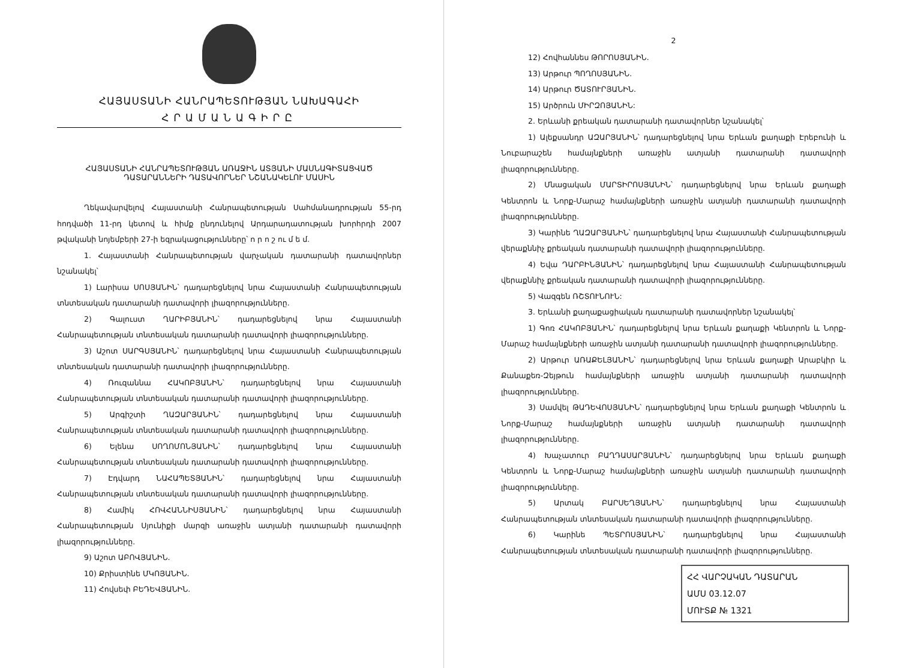ՀԱՅԱՍՏԱՆԻ ՀԱՆՐԱՊԵՏՈՒԹՅԱՆ ՆԱԽԱԳԱՀԻ
ՀՐԱՄԱՆԱԳԻՐԸ
ՀԱՅԱՍՏԱՆԻ ՀԱՆՐԱՊԵՏՈՒԹՅԱՆ ԱՌԱՋԻՆ ԱՏՅԱՆԻ ՄԱՍՆԱԳԻՏԱՑՎԱԾ
ԴԱՏԱՐԱՆՆԵՐԻ ԴԱՏԱՎՈՐՆԵՐ ՆՇԱՆԱԿԵԼՈՒ ՄԱՍԻՆ
Ղեկավարվելով Հայաստանի Հանրապետության Սահմանադրության 55-րդ հոդվածի 11-րդ կետով և հիմք ընդունելով Արդարադատության խորհրդի 2007 թվականի նոյեմբերի 27-ի եզրակացությունները՝ ո ր ո շ ու մ ե մ.
1. Հայաստանի Հանրապետության վարչական դատարանի դատավորներ նշանակել՝
1) Լարիսա ՍՈՍՅԱՆԻՆ՝ դադարեցնելով նրա Հայաստանի Հանրապետության տնտեսական դատարանի դատավորի լիազորությունները.
2) Գալուստ ՂԱՐԻԲՅԱՆԻՆ՝ դադարեցնելով նրա Հայաստանի Հանրապետության տնտեսական դատարանի դատավորի լիազորությունները.
3) Աշոտ ՍԱՐԳՍՅԱՆԻՆ՝ դադարեցնելով նրա Հայաստանի Հանրապետության տնտեսական դատարանի դատավորի լիազորությունները.
4) Ռուզաննա ՀԱԿՈԲՅԱՆԻՆ՝ դադարեցնելով նրա Հայաստանի Հանրապետության տնտեսական դատարանի դատավորի լիազորությունները.
5) Արգիշտի ՂԱԶԱՐՅԱՆԻՆ՝ դադարեցնելով նրա Հայաստանի Հանրապետության տնտեսական դատարանի դատավորի լիազորությունները.
6) Ելենա ՍՈՂՈՄՈՆՅԱՆԻՆ՝ դադարեցնելով նրա Հայաստանի Հանրապետության տնտեսական դատարանի դատավորի լիազորությունները.
7) Էդվարդ ՆԱՀԱՊԵՏՅԱՆԻՆ՝ դադարեցնելով նրա Հայաստանի Հանրապետության տնտեսական դատարանի դատավորի լիազորությունները.
8) Համիկ ՀՈՎՀԱՆՆԻՍՅԱՆԻՆ՝ դադարեցնելով նրա Հայաստանի Հանրապետության Սյունիքի մարզի առաջին ատյանի դատարանի դատավորի լիազորությունները.
9) Աշոտ ԱԲՈՎՅԱՆԻՆ.
10) Քրիստինե ՄԿՈՅԱՆԻՆ.
11) Հովսեփ ԲԵԴԵՎՅԱՆԻՆ.
2
12) Հովհաննես ԹՈՐՈՍՅԱՆԻՆ.
13) Արթուր ՊՈՂՈՍՅԱՆԻՆ.
14) Արթուր ԾԱՏՈՒՐՅԱՆԻՆ.
15) Արծրուն ՄԻՐԶՈՅԱՆԻՆ:
2. Երևանի քրեական դատարանի դատավորներ նշանակել՝
1) Ալեքսանդր ԱԶԱՐՅԱՆԻՆ՝ դադարեցնելով նրա Երևան քաղաքի Էրեբունի և Նուբարաշեն համայնքների առաջին ատյանի դատարանի դատավորի լիազորությունները.
2) Մնացական ՄԱՐՏԻՐՈՍՅԱՆԻՆ՝ դադարեցնելով նրա Երևան քաղաքի Կենտրոն և Նորք-Մարաշ համայնքների առաջին ատյանի դատարանի դատավորի լիազորությունները.
3) Կարինե ՂԱԶԱՐՅԱՆԻՆ՝ դադարեցնելով նրա Հայաստանի Հանրապետության վերաքննիչ քրեական դատարանի դատավորի լիազորությունները.
4) Եվա ԴԱՐԲԻՆՅԱՆԻՆ՝ դադարեցնելով նրա Հայաստանի Հանրապետության վերաքննիչ քրեական դատարանի դատավորի լիազորությունները.
5) Վազգեն ՌՇՏՈՒՆՈՒՆ:
3. Երևանի քաղաքացիական դատարանի դատավորներ նշանակել՝
1) Գոռ ՀԱԿՈԲՅԱՆԻՆ՝ դադարեցնելով նրա Երևան քաղաքի Կենտրոն և Նորք-Մարաշ համայնքների առաջին ատյանի դատարանի դատավորի լիազորությունները.
2) Արթուր ԱՌԱՔԵԼՅԱՆԻՆ՝ դադարեցնելով նրա Երևան քաղաքի Արաբկիր և Քանաքեռ-Զեյթուն համայնքների առաջին ատյանի դատարանի դատավորի լիազորությունները.
3) Սամվել ԹԱԴԵՎՈՍՅԱՆԻՆ՝ դադարեցնելով նրա Երևան քաղաքի Կենտրոն և Նորք-Մարաշ համայնքների առաջին ատյանի դատարանի դատավորի լիազորությունները.
4) Խաչատուր ԲԱՂԴԱՍԱՐՅԱՆԻՆ՝ դադարեցնելով նրա Երևան քաղաքի Կենտրոն և Նորք-Մարաշ համայնքների առաջին ատյանի դատարանի դատավորի լիազորությունները.
5) Արտակ ԲԱՐՍԵՂՅԱՆԻՆ՝ դադարեցնելով նրա Հայաստանի Հանրապետության տնտեսական դատարանի դատավորի լիազորությունները.
6) Կարինե ՊԵՏՐՈՍՅԱՆԻՆ՝ դադարեցնելով նրա Հայաստանի Հանրապետության տնտեսական դատարանի դատավորի լիազորությունները.
ՀՀ ՎԱՐՉԱԿԱՆ ԴԱՏԱՐԱՆ
ԱՄՍ 03.12.07
ՄՈՒՏՔ № 1321